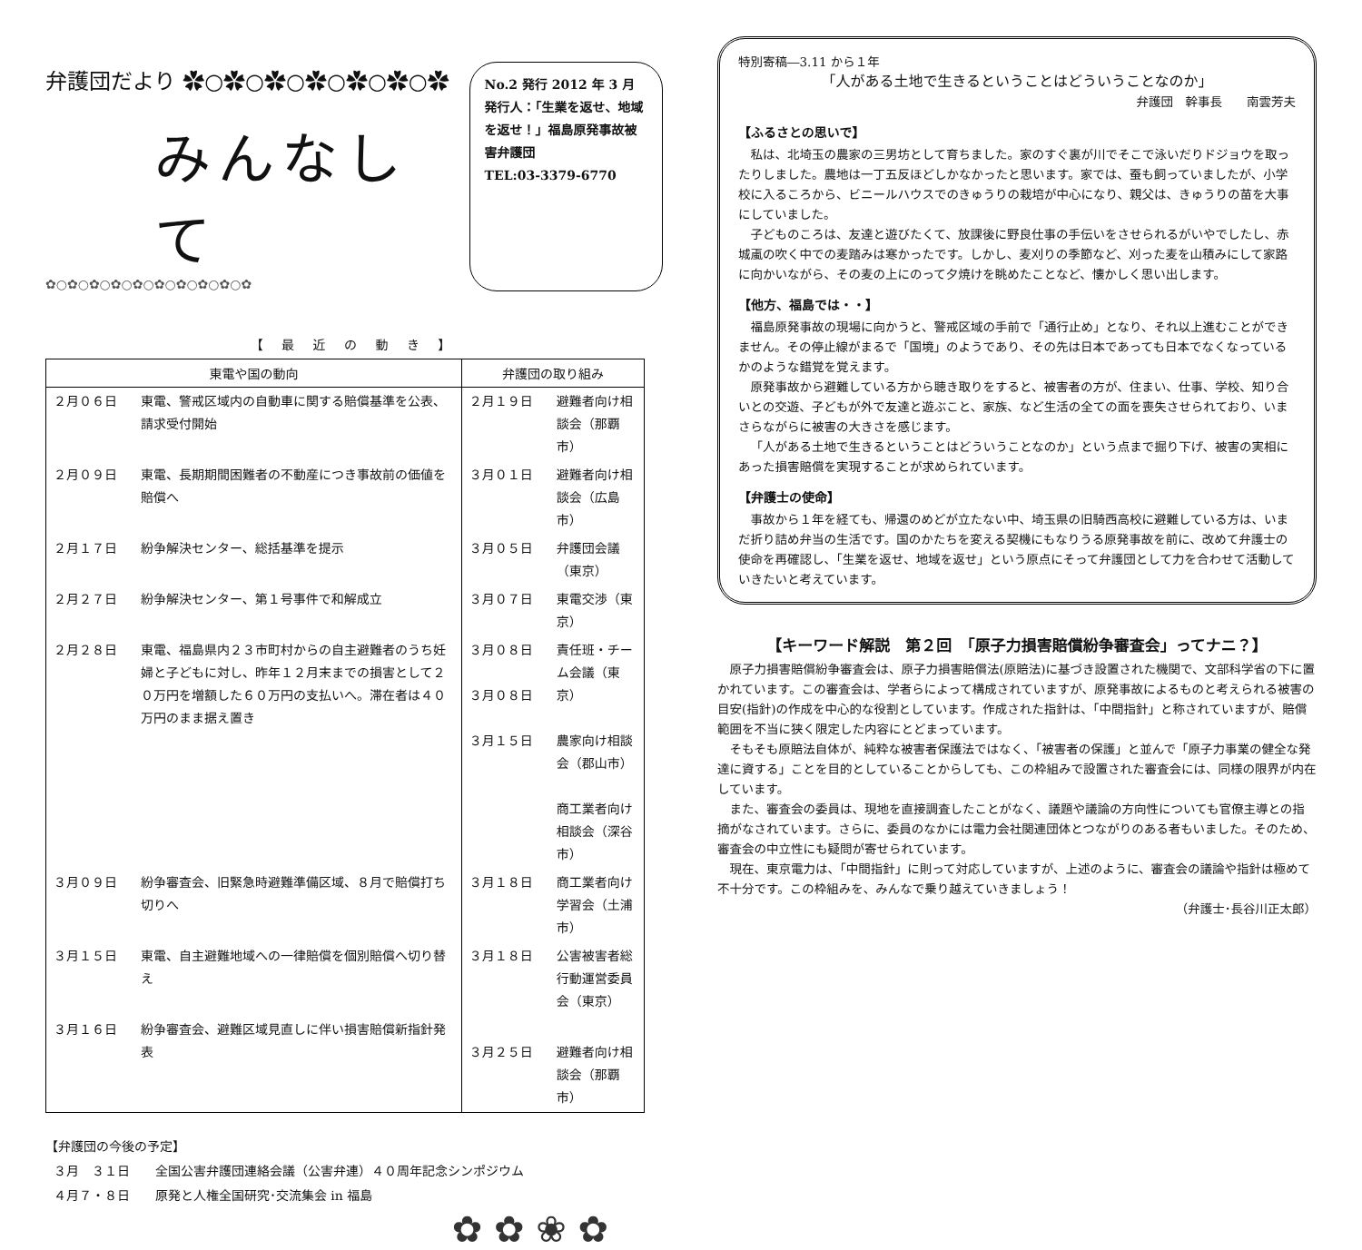弁護団だより ✿○✿○✿○✿○✿○✿○✿
みんなして
✿○✿○✿○✿○✿○✿○✿○✿○✿○✿
No.2 発行 2012 年 3 月
発行人：「生業を返せ、地域を返せ！」福島原発事故被害弁護団
TEL:03-3379-6770
【 最 近 の 動 き 】
| 東電や国の動向 | | 弁護団の取り組み | |
| --- | --- | --- | --- |
| ２月０６日 | 東電、警戒区域内の自動車に関する賠償基準を公表、請求受付開始 | ２月１９日 | 避難者向け相談会（那覇市） |
| ２月０９日 | 東電、長期期間困難者の不動産につき事故前の価値を賠償へ | ３月０１日 | 避難者向け相談会（広島市） |
| ２月１７日 | 紛争解決センター、総括基準を提示 | ３月０５日 | 弁護団会議（東京） |
| ２月２７日 | 紛争解決センター、第１号事件で和解成立 | ３月０７日 | 東電交渉（東京） |
| ２月２８日 | 東電、福島県内２３市町村からの自主避難者のうち妊婦と子どもに対し、昨年１２月末までの損害として２０万円を増額した６０万円の支払いへ。滞在者は４０万円のまま据え置き | ３月０８日 ３月０８日 ３月１５日 | 責任班・チーム会議（東京） 農家向け相談会（郡山市） 商工業者向け相談会（深谷市） |
| ３月０９日 | 紛争審査会、旧緊急時避難準備区域、８月で賠償打ち切りへ | ３月１８日 | 商工業者向け学習会（土浦市） |
| ３月１５日 | 東電、自主避難地域への一律賠償を個別賠償へ切り替え | ３月１８日 | 公害被害者総行動運営委員会（東京） |
| ３月１６日 | 紛争審査会、避難区域見直しに伴い損害賠償新指針発表 | ３月２５日 | 避難者向け相談会（那覇市） |
【弁護団の今後の予定】
３月　３１日　　全国公害弁護団連絡会議（公害弁連）４０周年記念シンポジウム
４月７・８日　　原発と人権全国研究･交流集会 in 福島
✿ ✿ ❀ ✿
特別寄稿―3.11 から１年
「人がある土地で生きるということはどういうことなのか」
弁護団　幹事長　　南雲芳夫
【ふるさとの思いで】
私は、北埼玉の農家の三男坊として育ちました。家のすぐ裏が川でそこで泳いだりドジョウを取ったりしました。農地は一丁五反ほどしかなかったと思います。家では、蚕も飼っていましたが、小学校に入るころから、ビニールハウスでのきゅうりの栽培が中心になり、親父は、きゅうりの苗を大事にしていました。
子どものころは、友達と遊びたくて、放課後に野良仕事の手伝いをさせられるがいやでしたし、赤城颪の吹く中での麦踏みは寒かったです。しかし、麦刈りの季節など、刈った麦を山積みにして家路に向かいながら、その麦の上にのって夕焼けを眺めたことなど、懐かしく思い出します。
【他方、福島では・・】
福島原発事故の現場に向かうと、警戒区域の手前で「通行止め」となり、それ以上進むことができません。その停止線がまるで「国境」のようであり、その先は日本であっても日本でなくなっているかのような錯覚を覚えます。
原発事故から避難している方から聴き取りをすると、被害者の方が、住まい、仕事、学校、知り合いとの交遊、子どもが外で友達と遊ぶこと、家族、など生活の全ての面を喪失させられており、いまさらながらに被害の大きさを感じます。
「人がある土地で生きるということはどういうことなのか」という点まで掘り下げ、被害の実相にあった損害賠償を実現することが求められています。
【弁護士の使命】
事故から１年を経ても、帰還のめどが立たない中、埼玉県の旧騎西高校に避難している方は、いまだ折り詰め弁当の生活です。国のかたちを変える契機にもなりうる原発事故を前に、改めて弁護士の使命を再確認し、「生業を返せ、地域を返せ」という原点にそって弁護団として力を合わせて活動していきたいと考えています。
【キーワード解説　第２回　「原子力損害賠償紛争審査会」ってナニ？】
原子力損害賠償紛争審査会は、原子力損害賠償法(原賠法)に基づき設置された機関で、文部科学省の下に置かれています。この審査会は、学者らによって構成されていますが、原発事故によるものと考えられる被害の目安(指針)の作成を中心的な役割としています。作成された指針は、「中間指針」と称されていますが、賠償範囲を不当に狭く限定した内容にとどまっています。
そもそも原賠法自体が、純粋な被害者保護法ではなく、「被害者の保護」と並んで「原子力事業の健全な発達に資する」ことを目的としていることからしても、この枠組みで設置された審査会には、同様の限界が内在しています。
また、審査会の委員は、現地を直接調査したことがなく、議題や議論の方向性についても官僚主導との指摘がなされています。さらに、委員のなかには電力会社関連団体とつながりのある者もいました。そのため、審査会の中立性にも疑問が寄せられています。
現在、東京電力は、「中間指針」に則って対応していますが、上述のように、審査会の議論や指針は極めて不十分です。この枠組みを、みんなで乗り越えていきましょう！
（弁護士･長谷川正太郎）